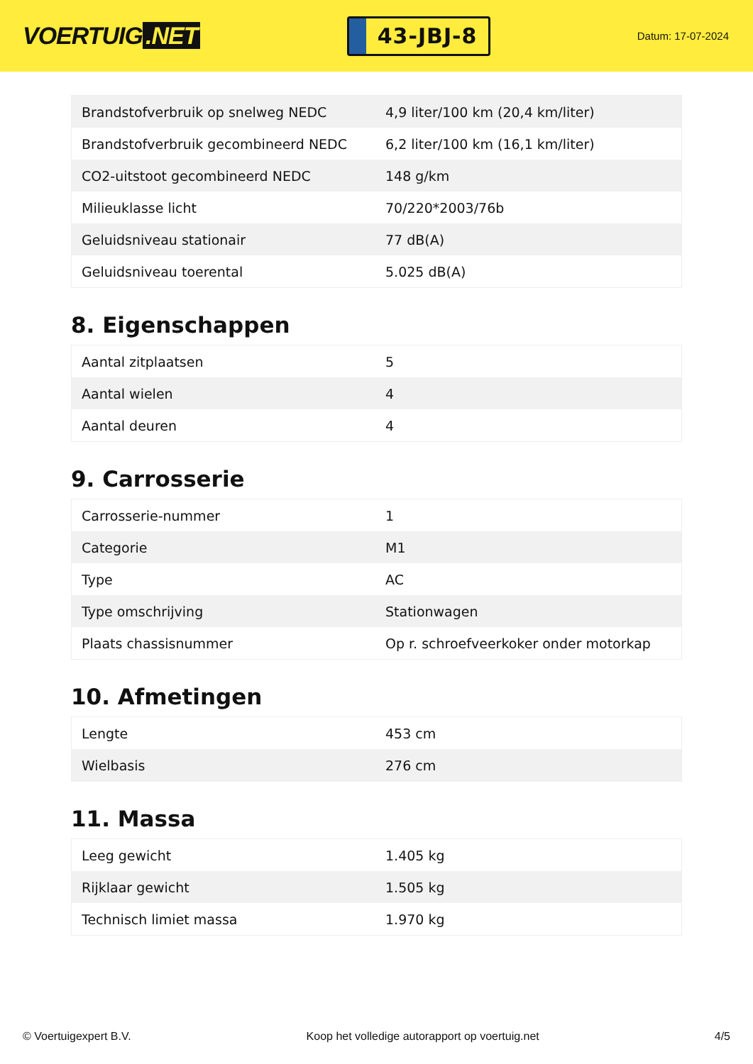VOERTUIG.NET
43-JBJ-8
Datum: 17-07-2024
| Brandstofverbruik op snelweg NEDC | 4,9 liter/100 km (20,4 km/liter) |
| Brandstofverbruik gecombineerd NEDC | 6,2 liter/100 km (16,1 km/liter) |
| CO2-uitstoot gecombineerd NEDC | 148 g/km |
| Milieuklasse licht | 70/220*2003/76b |
| Geluidsniveau stationair | 77 dB(A) |
| Geluidsniveau toerental | 5.025 dB(A) |
8. Eigenschappen
| Aantal zitplaatsen | 5 |
| Aantal wielen | 4 |
| Aantal deuren | 4 |
9. Carrosserie
| Carrosserie-nummer | 1 |
| Categorie | M1 |
| Type | AC |
| Type omschrijving | Stationwagen |
| Plaats chassisnummer | Op r. schroefveerkoker onder motorkap |
10. Afmetingen
| Lengte | 453 cm |
| Wielbasis | 276 cm |
11. Massa
| Leeg gewicht | 1.405 kg |
| Rijklaar gewicht | 1.505 kg |
| Technisch limiet massa | 1.970 kg |
© Voertuigexpert B.V. Koop het volledige autorapport op voertuig.net 4/5